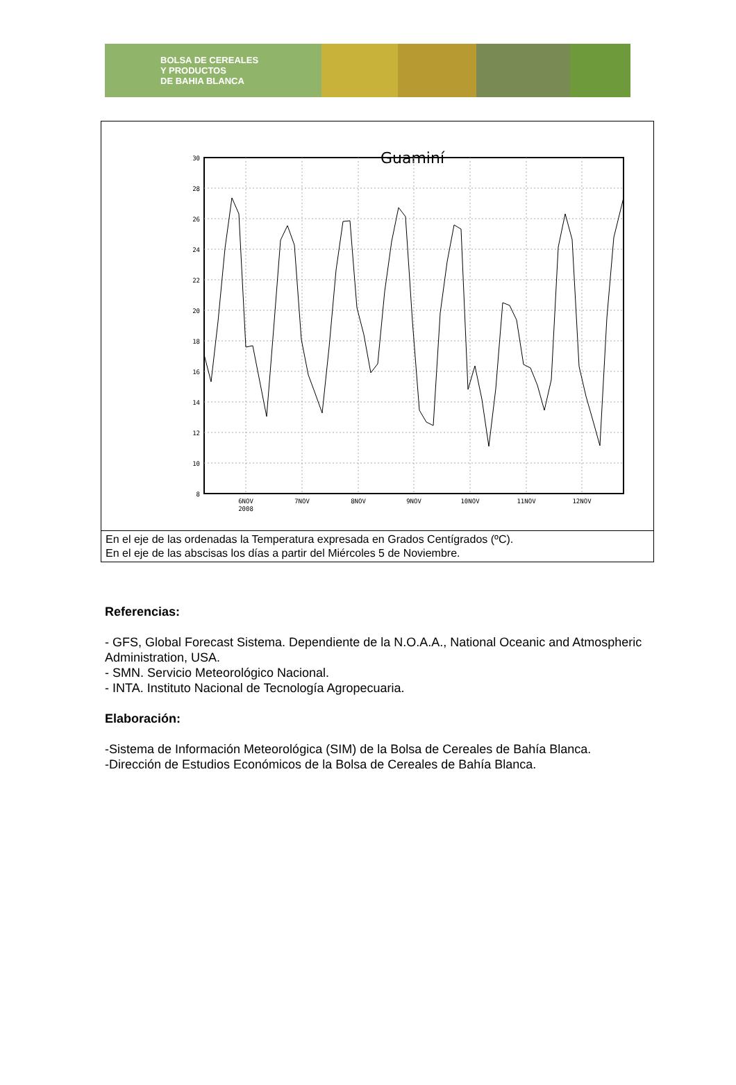BOLSA DE CEREALES
Y PRODUCTOS
DE BAHIA BLANCA
Guaminí
30
28
26
24
22
20
18
16
14
12
10
8
6NOV
2008
7NOV
8NOV
9NOV
10NOV
11NOV
12NOV
En el eje de las ordenadas la Temperatura expresada en Grados Centígrados (ºC).
En el eje de las abscisas los días a partir del Miércoles 5 de Noviembre.
Referencias:
- GFS, Global Forecast Sistema. Dependiente de la N.O.A.A., National Oceanic and Atmospheric Administration, USA.
- SMN. Servicio Meteorológico Nacional.
- INTA. Instituto Nacional de Tecnología Agropecuaria.
Elaboración:
-Sistema de Información Meteorológica (SIM) de la Bolsa de Cereales de Bahía Blanca.
-Dirección de Estudios Económicos de la Bolsa de Cereales de Bahía Blanca.